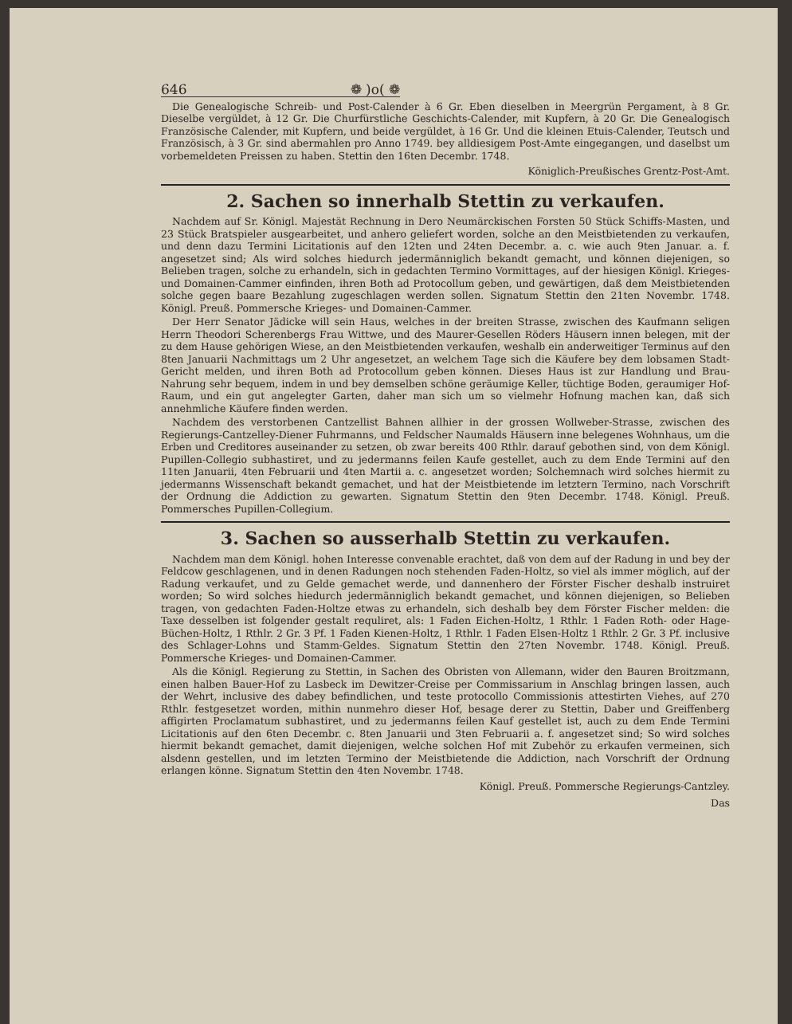646 ❁ )o( ❁
Die Genealogische Schreib- und Post-Calender à 6 Gr. Eben dieselben in Meergrün Pergament, à 8 Gr. Dieselbe vergüldet, à 12 Gr. Die Churfürstliche Geschichts-Calender, mit Kupfern, à 20 Gr. Die Genealogisch Französische Calender, mit Kupfern, und beide vergüldet, à 16 Gr. Und die kleinen Etuis-Calender, Teutsch und Französisch, à 3 Gr. sind abermahlen pro Anno 1749. bey alldiesigem Post-Amte eingegangen, und daselbst um vorbemeldeten Preissen zu haben. Stettin den 16ten Decembr. 1748.
Königlich-Preußisches Grentz-Post-Amt.
2. Sachen so innerhalb Stettin zu verkaufen.
Nachdem auf Sr. Königl. Majestät Rechnung in Dero Neumärckischen Forsten 50 Stück Schiffs-Masten, und 23 Stück Bratspieler ausgearbeitet, und anhero geliefert worden, solche an den Meistbietenden zu verkaufen, und denn dazu Termini Licitationis auf den 12ten und 24ten Decembr. a. c. wie auch 9ten Januar. a. f. angesetzet sind; Als wird solches hiedurch jedermänniglich bekandt gemacht, und können diejenigen, so Belieben tragen, solche zu erhandeln, sich in gedachten Termino Vormittages, auf der hiesigen Königl. Krieges- und Domainen-Cammer einfinden, ihren Both ad Protocollum geben, und gewärtigen, daß dem Meistbietenden solche gegen baare Bezahlung zugeschlagen werden sollen. Signatum Stettin den 21ten Novembr. 1748. Königl. Preuß. Pommersche Krieges- und Domainen-Cammer.
Der Herr Senator Jädicke will sein Haus, welches in der breiten Strasse, zwischen des Kaufmann seligen Herrn Theodori Scherenbergs Frau Wittwe, und des Maurer-Gesellen Röders Häusern innen belegen, mit der zu dem Hause gehörigen Wiese, an den Meistbietenden verkaufen, weshalb ein anderweitiger Terminus auf den 8ten Januarii Nachmittags um 2 Uhr angesetzet, an welchem Tage sich die Käufere bey dem lobsamen Stadt-Gericht melden, und ihren Both ad Protocollum geben können. Dieses Haus ist zur Handlung und Brau-Nahrung sehr bequem, indem in und bey demselben schöne geräumige Keller, tüchtige Boden, geraumiger Hof-Raum, und ein gut angelegter Garten, daher man sich um so vielmehr Hofnung machen kan, daß sich annehmliche Käufere finden werden.
Nachdem des verstorbenen Cantzellist Bahnen allhier in der grossen Wollweber-Strasse, zwischen des Regierungs-Cantzelley-Diener Fuhrmanns, und Feldscher Naumalds Häusern inne belegenes Wohnhaus, um die Erben und Creditores auseinander zu setzen, ob zwar bereits 400 Rthlr. darauf gebothen sind, von dem Königl. Pupillen-Collegio subhastiret, und zu jedermanns feilen Kaufe gestellet, auch zu dem Ende Termini auf den 11ten Januarii, 4ten Februarii und 4ten Martii a. c. angesetzet worden; Solchemnach wird solches hiermit zu jedermanns Wissenschaft bekandt gemachet, und hat der Meistbietende im letztern Termino, nach Vorschrift der Ordnung die Addiction zu gewarten. Signatum Stettin den 9ten Decembr. 1748. Königl. Preuß. Pommersches Pupillen-Collegium.
3. Sachen so ausserhalb Stettin zu verkaufen.
Nachdem man dem Königl. hohen Interesse convenable erachtet, daß von dem auf der Radung in und bey der Feldcow geschlagenen, und in denen Radungen noch stehenden Faden-Holtz, so viel als immer möglich, auf der Radung verkaufet, und zu Gelde gemachet werde, und dannenhero der Förster Fischer deshalb instruiret worden; So wird solches hiedurch jedermänniglich bekandt gemachet, und können diejenigen, so Belieben tragen, von gedachten Faden-Holtze etwas zu erhandeln, sich deshalb bey dem Förster Fischer melden: die Taxe desselben ist folgender gestalt requliret, als: 1 Faden Eichen-Holtz, 1 Rthlr. 1 Faden Roth- oder Hage-Büchen-Holtz, 1 Rthlr. 2 Gr. 3 Pf. 1 Faden Kienen-Holtz, 1 Rthlr. 1 Faden Elsen-Holtz 1 Rthlr. 2 Gr. 3 Pf. inclusive des Schlager-Lohns und Stamm-Geldes. Signatum Stettin den 27ten Novembr. 1748. Königl. Preuß. Pommersche Krieges- und Domainen-Cammer.
Als die Königl. Regierung zu Stettin, in Sachen des Obristen von Allemann, wider den Bauren Broitzmann, einen halben Bauer-Hof zu Lasbeck im Dewitzer-Creise per Commissarium in Anschlag bringen lassen, auch der Wehrt, inclusive des dabey befindlichen, und teste protocollo Commissionis attestirten Viehes, auf 270 Rthlr. festgesetzet worden, mithin nunmehro dieser Hof, besage derer zu Stettin, Daber und Greiffenberg affigirten Proclamatum subhastiret, und zu jedermanns feilen Kauf gestellet ist, auch zu dem Ende Termini Licitationis auf den 6ten Decembr. c. 8ten Januarii und 3ten Februarii a. f. angesetzet sind; So wird solches hiermit bekandt gemachet, damit diejenigen, welche solchen Hof mit Zubehör zu erkaufen vermeinen, sich alsdenn gestellen, und im letzten Termino der Meistbietende die Addiction, nach Vorschrift der Ordnung erlangen könne. Signatum Stettin den 4ten Novembr. 1748.
Königl. Preuß. Pommersche Regierungs-Cantzley.
Das